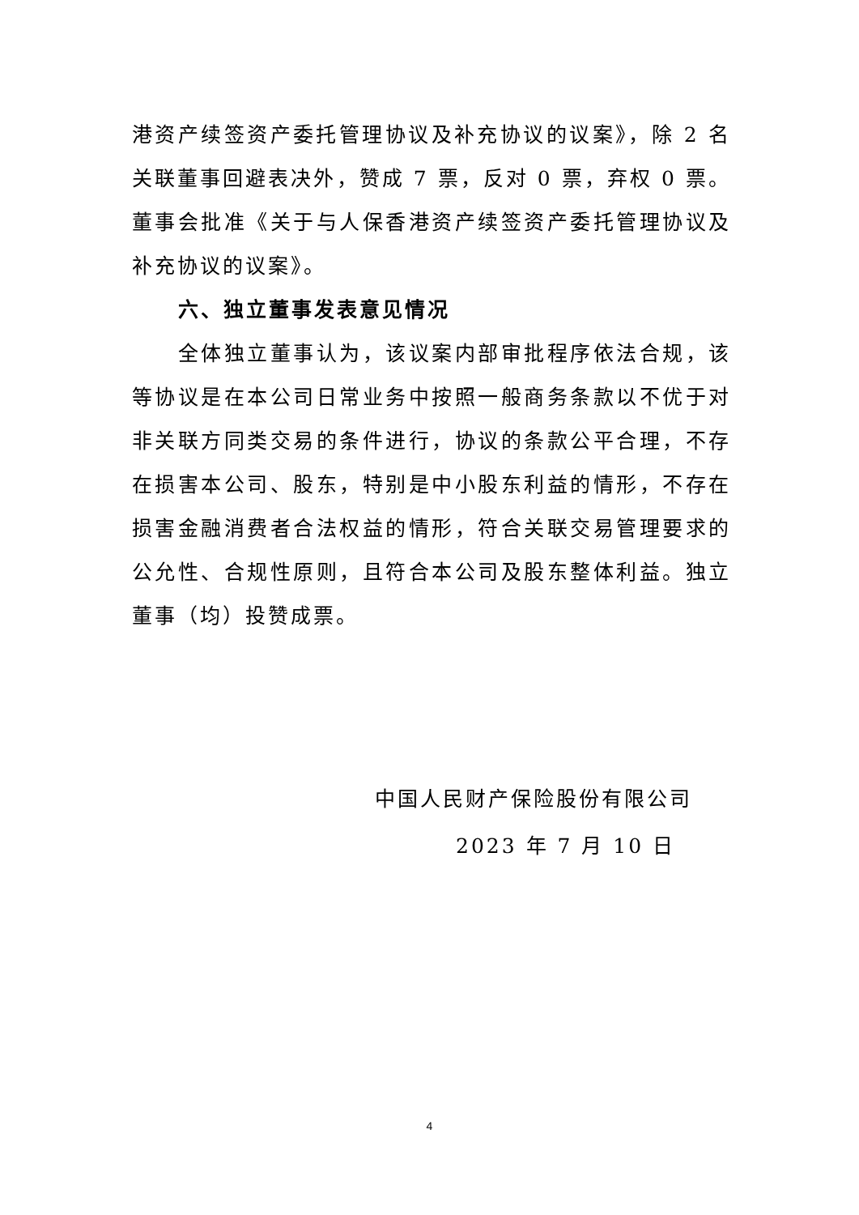港资产续签资产委托管理协议及补充协议的议案》，除 2 名关联董事回避表决外，赞成 7 票，反对 0 票，弃权 0 票。董事会批准《关于与人保香港资产续签资产委托管理协议及补充协议的议案》。
六、独立董事发表意见情况
全体独立董事认为，该议案内部审批程序依法合规，该等协议是在本公司日常业务中按照一般商务条款以不优于对非关联方同类交易的条件进行，协议的条款公平合理，不存在损害本公司、股东，特别是中小股东利益的情形，不存在损害金融消费者合法权益的情形，符合关联交易管理要求的公允性、合规性原则，且符合本公司及股东整体利益。独立董事（均）投赞成票。
中国人民财产保险股份有限公司
2023 年 7 月 10 日
4